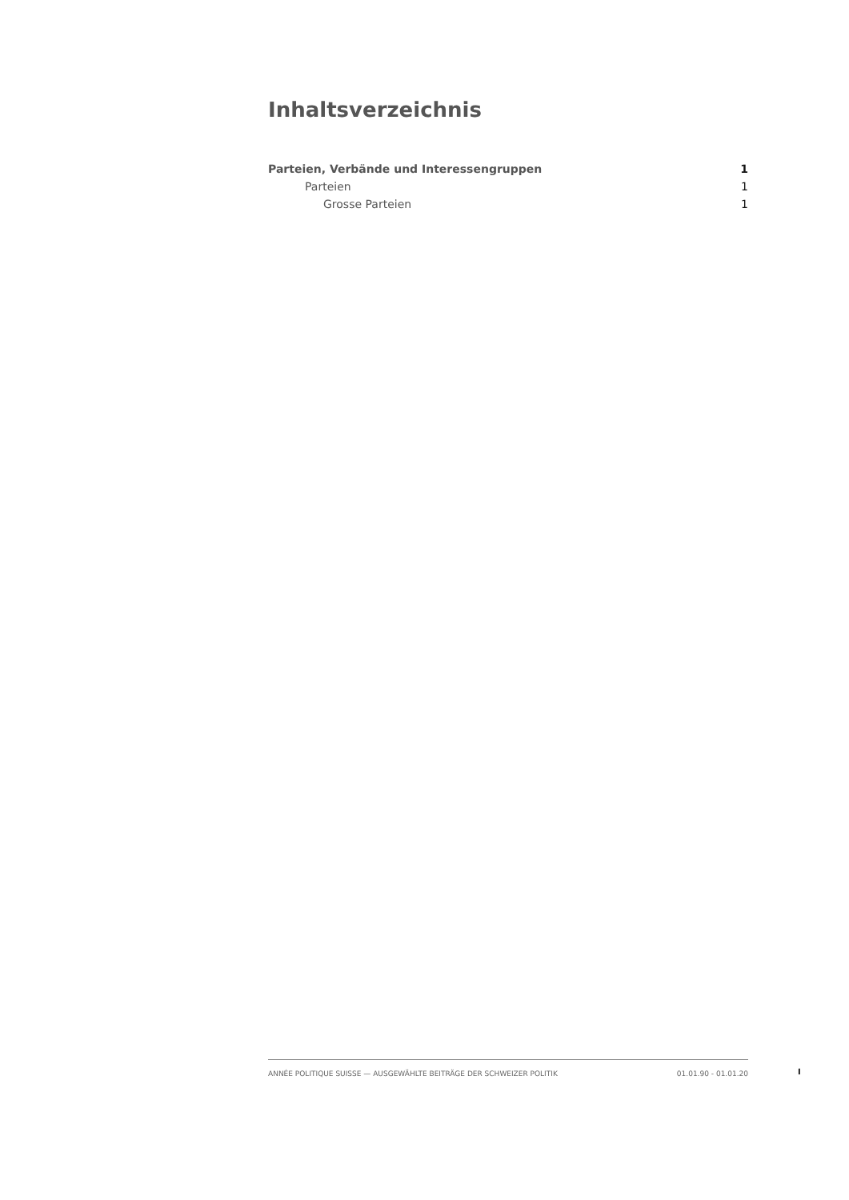Inhaltsverzeichnis
Parteien, Verbände und Interessengruppen 1
Parteien 1
Grosse Parteien 1
ANNÉE POLITIQUE SUISSE — AUSGEWÄHLTE BEITRÄGE DER SCHWEIZER POLITIK 01.01.90 - 01.01.20
I